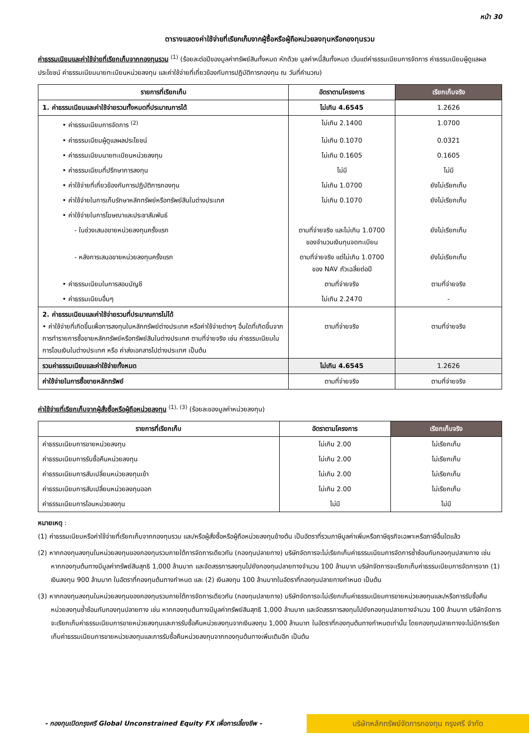หน้า 30
ตารางแสดงค่าใช้จ่ายที่เรียกเก็บจากผู้ซื้อหรือผู้ถือหน่วยลงทุนหรือกองทุนรวม
ค่าธรรมเนียมและค่าใช้จ่ายที่เรียกเก็บจากกองทุนรวม <sup>(1)</sup> (ร้อยละต่อปีของมูลค่าทรัพย์สินทั้งหมด หักด้วย มูลค่าหนี้สินทั้งหมด เว้นแต่ค่าธรรมเนียมการจัดการ ค่าธรรมเนียมผู้ดูแลผลประโยชน์ ค่าธรรมเนียมนายทะเบียนหน่วยลงทุน และค่าใช้จ่ายที่เกี่ยวข้องกับการปฏิบัติการกองทุน ณ วันที่คำนวณ)
| รายการที่เรียกเก็บ | อัตราตามโครงการ | เรียกเก็บจริง |
| --- | --- | --- |
| 1. ค่าธรรมเนียมและค่าใช้จ่ายรวมทั้งหมดที่ประมาณการได้ | ไม่เกิน 4.6545 | 1.2626 |
| • ค่าธรรมเนียมการจัดการ <sup>(2)</sup> | ไม่เกิน 2.1400 | 1.0700 |
| • ค่าธรรมเนียมผู้ดูแลผลประโยชน์ | ไม่เกิน 0.1070 | 0.0321 |
| • ค่าธรรมเนียมนายทะเบียนหน่วยลงทุน | ไม่เกิน 0.1605 | 0.1605 |
| • ค่าธรรมเนียมที่ปรึกษาการลงทุน | ไม่มี | ไม่มี |
| • ค่าใช้จ่ายที่เกี่ยวข้องกับการปฏิบัติการกองทุน | ไม่เกิน 1.0700 | ยังไม่เรียกเก็บ |
| • ค่าใช้จ่ายในการเก็บรักษาหลักทรัพย์หรือทรัพย์สินในต่างประเทศ | ไม่เกิน 0.1070 | ยังไม่เรียกเก็บ |
| • ค่าใช้จ่ายในการโฆษณาและประชาสัมพันธ์ | | |
| - ในช่วงเสนอขายหน่วยลงทุนครั้งแรก | ตามที่จ่ายจริง และไม่เกิน 1.0700 ของจำนวนเงินทุนจดทะเบียน | ยังไม่เรียกเก็บ |
| - หลังการเสนอขายหน่วยลงทุนครั้งแรก | ตามที่จ่ายจริง แต่ไม่เกิน 1.0700 ของ NAV ถัวเฉลี่ยต่อปี | ยังไม่เรียกเก็บ |
| • ค่าธรรมเนียมในการสอบบัญชี | ตามที่จ่ายจริง | ตามที่จ่ายจริง |
| • ค่าธรรมเนียมอื่นๆ | ไม่เกิน 2.2470 | - |
| 2. ค่าธรรมเนียมและค่าใช้จ่ายรวมที่ประมาณการไม่ได้ • ค่าใช้จ่ายที่เกิดขึ้นเพื่อการลงทุนในหลักทรัพย์ต่างประเทศ หรือค่าใช้จ่ายต่างๆ อื่นใดที่เกิดขึ้นจากการทำรายการซื้อขายหลักทรัพย์หรือทรัพย์สินในต่างประเทศ ตามที่จ่ายจริง เช่น ค่าธรรมเนียมในการโอนเงินในต่างประเทศ หรือ ค่าส่งเอกสารไปต่างประเทศ เป็นต้น | ตามที่จ่ายจริง | ตามที่จ่ายจริง |
| รวมค่าธรรมเนียมและค่าใช้จ่ายทั้งหมด | ไม่เกิน 4.6545 | 1.2626 |
| ค่าใช้จ่ายในการซื้อขายหลักทรัพย์ | ตามที่จ่ายจริง | ตามที่จ่ายจริง |
ค่าใช้จ่ายที่เรียกเก็บจากผู้สั่งซื้อหรือผู้ถือหน่วยลงทุน <sup>(1), (3)</sup> (ร้อยละของมูลค่าหน่วยลงทุน)
| รายการที่เรียกเก็บ | อัตราตามโครงการ | เรียกเก็บจริง |
| --- | --- | --- |
| ค่าธรรมเนียมการขายหน่วยลงทุน | ไม่เกิน 2.00 | ไม่เรียกเก็บ |
| ค่าธรรมเนียมการรับซื้อคืนหน่วยลงทุน | ไม่เกิน 2.00 | ไม่เรียกเก็บ |
| ค่าธรรมเนียมการสับเปลี่ยนหน่วยลงทุนเข้า | ไม่เกิน 2.00 | ไม่เรียกเก็บ |
| ค่าธรรมเนียมการสับเปลี่ยนหน่วยลงทุนออก | ไม่เกิน 2.00 | ไม่เรียกเก็บ |
| ค่าธรรมเนียมการโอนหน่วยลงทุน | ไม่มี | ไม่มี |
หมายเหตุ :
(1) ค่าธรรมเนียมหรือค่าใช้จ่ายที่เรียกเก็บจากกองทุนรวม และ/หรือผู้สั่งซื้อหรือผู้ถือหน่วยลงทุนข้างต้น เป็นอัตราที่รวมภาษีมูลค่าเพิ่มหรือภาษีธุรกิจเฉพาะหรือภาษีอื่นใดแล้ว
(2) หากกองทุนลงทุนในหน่วยลงทุนของกองทุนรวมภายใต้การจัดการเดียวกัน (กองทุนปลายทาง) บริษัทจัดการจะไม่เรียกเก็บค่าธรรมเนียมการจัดการซ้ำซ้อนกับกองทุนปลายทาง เช่น หากกองทุนต้นทางมีมูลค่าทรัพย์สินสุทธิ 1,000 ล้านบาท และจัดสรรการลงทุนไปยังกองทุนปลายทางจำนวน 100 ล้านบาท บริษัทจัดการจะเรียกเก็บค่าธรรมเนียมการจัดการจาก (1) เงินลงทุน 900 ล้านบาท ในอัตราที่กองทุนต้นทางกำหนด และ (2) เงินลงทุน 100 ล้านบาทในอัตราที่กองทุนปลายทางกำหนด เป็นต้น
(3) หากกองทุนลงทุนในหน่วยลงทุนของกองทุนรวมภายใต้การจัดการเดียวกัน (กองทุนปลายทาง) บริษัทจัดการจะไม่เรียกเก็บค่าธรรมเนียมการขายหน่วยลงทุนและ/หรือการรับซื้อคืนหน่วยลงทุนซ้ำซ้อนกับกองทุนปลายทาง เช่น หากกองทุนต้นทางมีมูลค่าทรัพย์สินสุทธิ 1,000 ล้านบาท และจัดสรรการลงทุนไปยังกองทุนปลายทางจำนวน 100 ล้านบาท บริษัทจัดการจะเรียกเก็บค่าธรรมเนียมการขายหน่วยลงทุนและการรับซื้อคืนหน่วยลงทุนจากเงินลงทุน 1,000 ล้านบาท ในอัตราที่กองทุนต้นทางกำหนดเท่านั้น โดยกองทุนปลายทางจะไม่มีการเรียกเก็บค่าธรรมเนียมการขายหน่วยลงทุนและการรับซื้อคืนหน่วยลงทุนจากกองทุนต้นทางเพิ่มเติมอีก เป็นต้น
- กองทุนเปิดกรุงศรี Global Unconstrained Equity FX เพื่อการเลี้ยงชีพ -
บริษัทหลักทรัพย์จัดการกองทุน กรุงศรี จำกัด